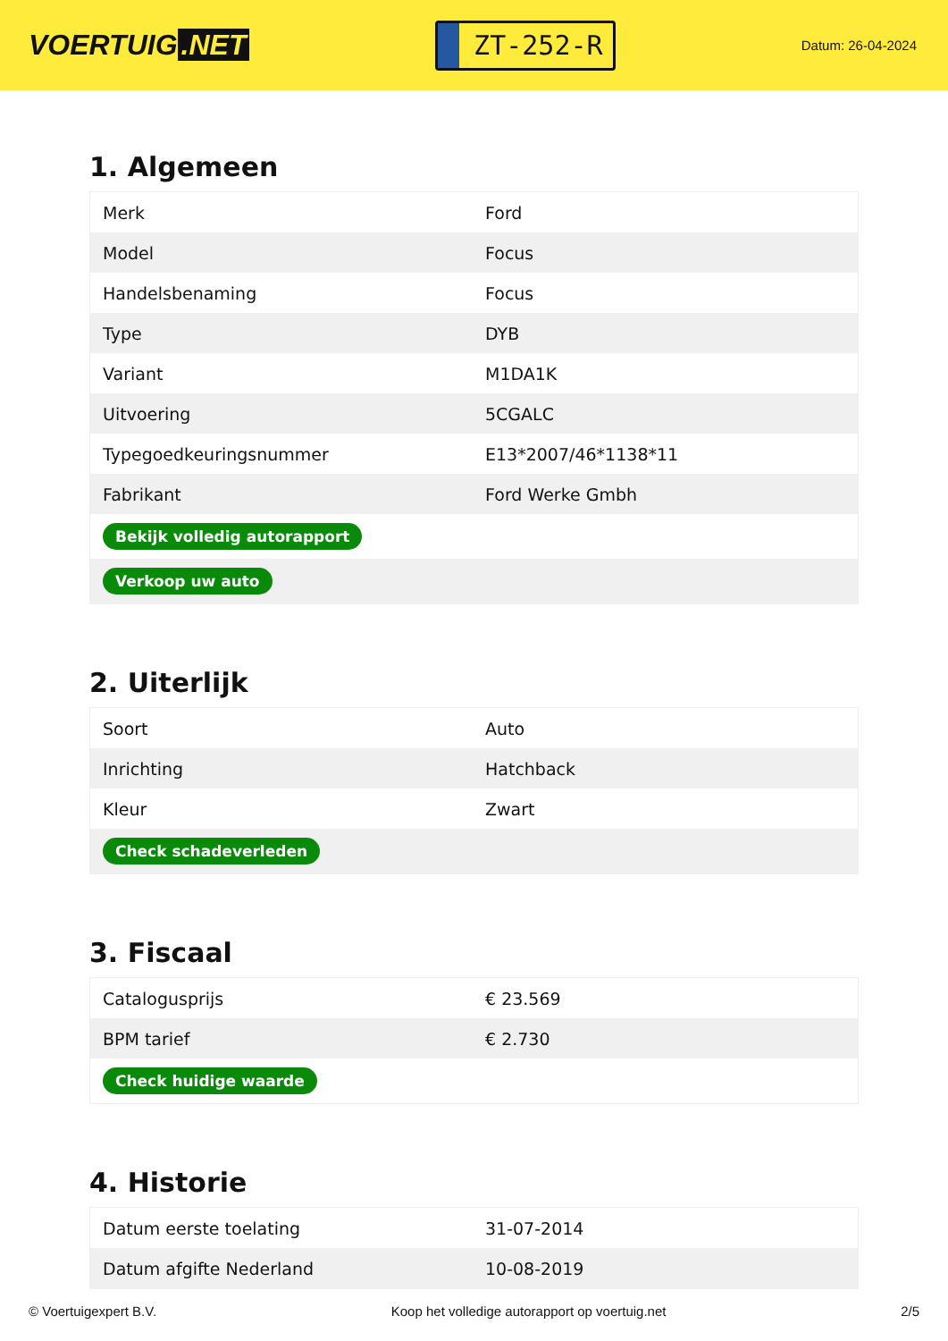VOERTUIG.NET
ZT-252-R
Datum: 26-04-2024
1. Algemeen
| Merk | Ford |
| Model | Focus |
| Handelsbenaming | Focus |
| Type | DYB |
| Variant | M1DA1K |
| Uitvoering | 5CGALC |
| Typegoedkeuringsnummer | E13*2007/46*1138*11 |
| Fabrikant | Ford Werke Gmbh |
| Bekijk volledig autorapport | |
| Verkoop uw auto | |
2. Uiterlijk
| Soort | Auto |
| Inrichting | Hatchback |
| Kleur | Zwart |
| Check schadeverleden | |
3. Fiscaal
| Catalogusprijs | € 23.569 |
| BPM tarief | € 2.730 |
| Check huidige waarde | |
4. Historie
| Datum eerste toelating | 31-07-2014 |
| Datum afgifte Nederland | 10-08-2019 |
© Voertuigexpert B.V. Koop het volledige autorapport op voertuig.net 2/5